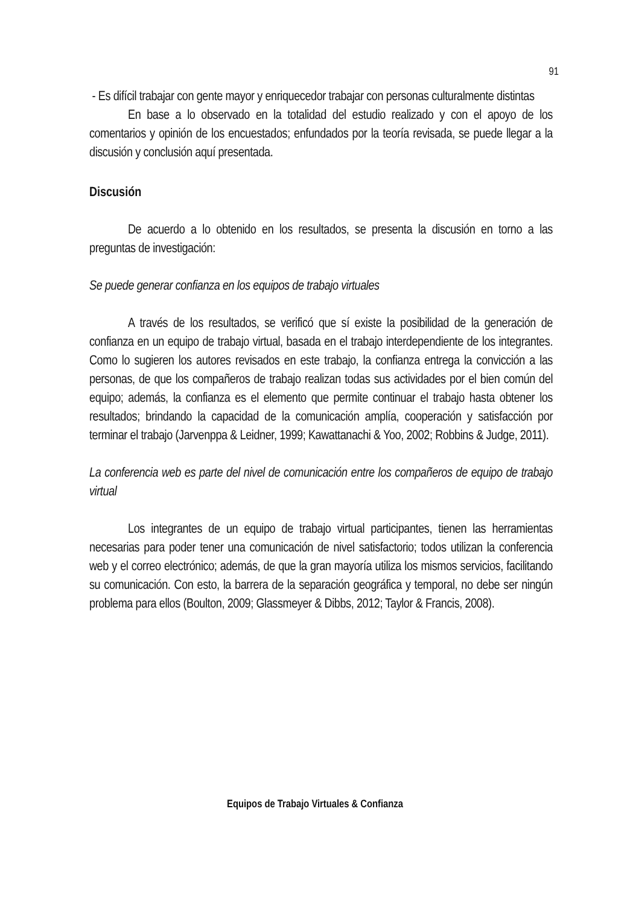91
- Es difícil trabajar con gente mayor y enriquecedor trabajar con personas culturalmente distintas
En base a lo observado en la totalidad del estudio realizado y con el apoyo de los comentarios y opinión de los encuestados; enfundados por la teoría revisada, se puede llegar a la discusión y conclusión aquí presentada.
Discusión
De acuerdo a lo obtenido en los resultados, se presenta la discusión en torno a las preguntas de investigación:
Se puede generar confianza en los equipos de trabajo virtuales
A través de los resultados, se verificó que sí existe la posibilidad de la generación de confianza en un equipo de trabajo virtual, basada en el trabajo interdependiente de los integrantes. Como lo sugieren los autores revisados en este trabajo, la confianza entrega la convicción a las personas, de que los compañeros de trabajo realizan todas sus actividades por el bien común del equipo; además, la confianza es el elemento que permite continuar el trabajo hasta obtener los resultados; brindando la capacidad de la comunicación amplía, cooperación y satisfacción por terminar el trabajo (Jarvenppa & Leidner, 1999; Kawattanachi & Yoo, 2002; Robbins & Judge, 2011).
La conferencia web es parte del nivel de comunicación entre los compañeros de equipo de trabajo virtual
Los integrantes de un equipo de trabajo virtual participantes, tienen las herramientas necesarias para poder tener una comunicación de nivel satisfactorio; todos utilizan la conferencia web y el correo electrónico; además, de que la gran mayoría utiliza los mismos servicios, facilitando su comunicación. Con esto, la barrera de la separación geográfica y temporal, no debe ser ningún problema para ellos (Boulton, 2009; Glassmeyer & Dibbs, 2012; Taylor & Francis, 2008).
Equipos de Trabajo Virtuales & Confianza